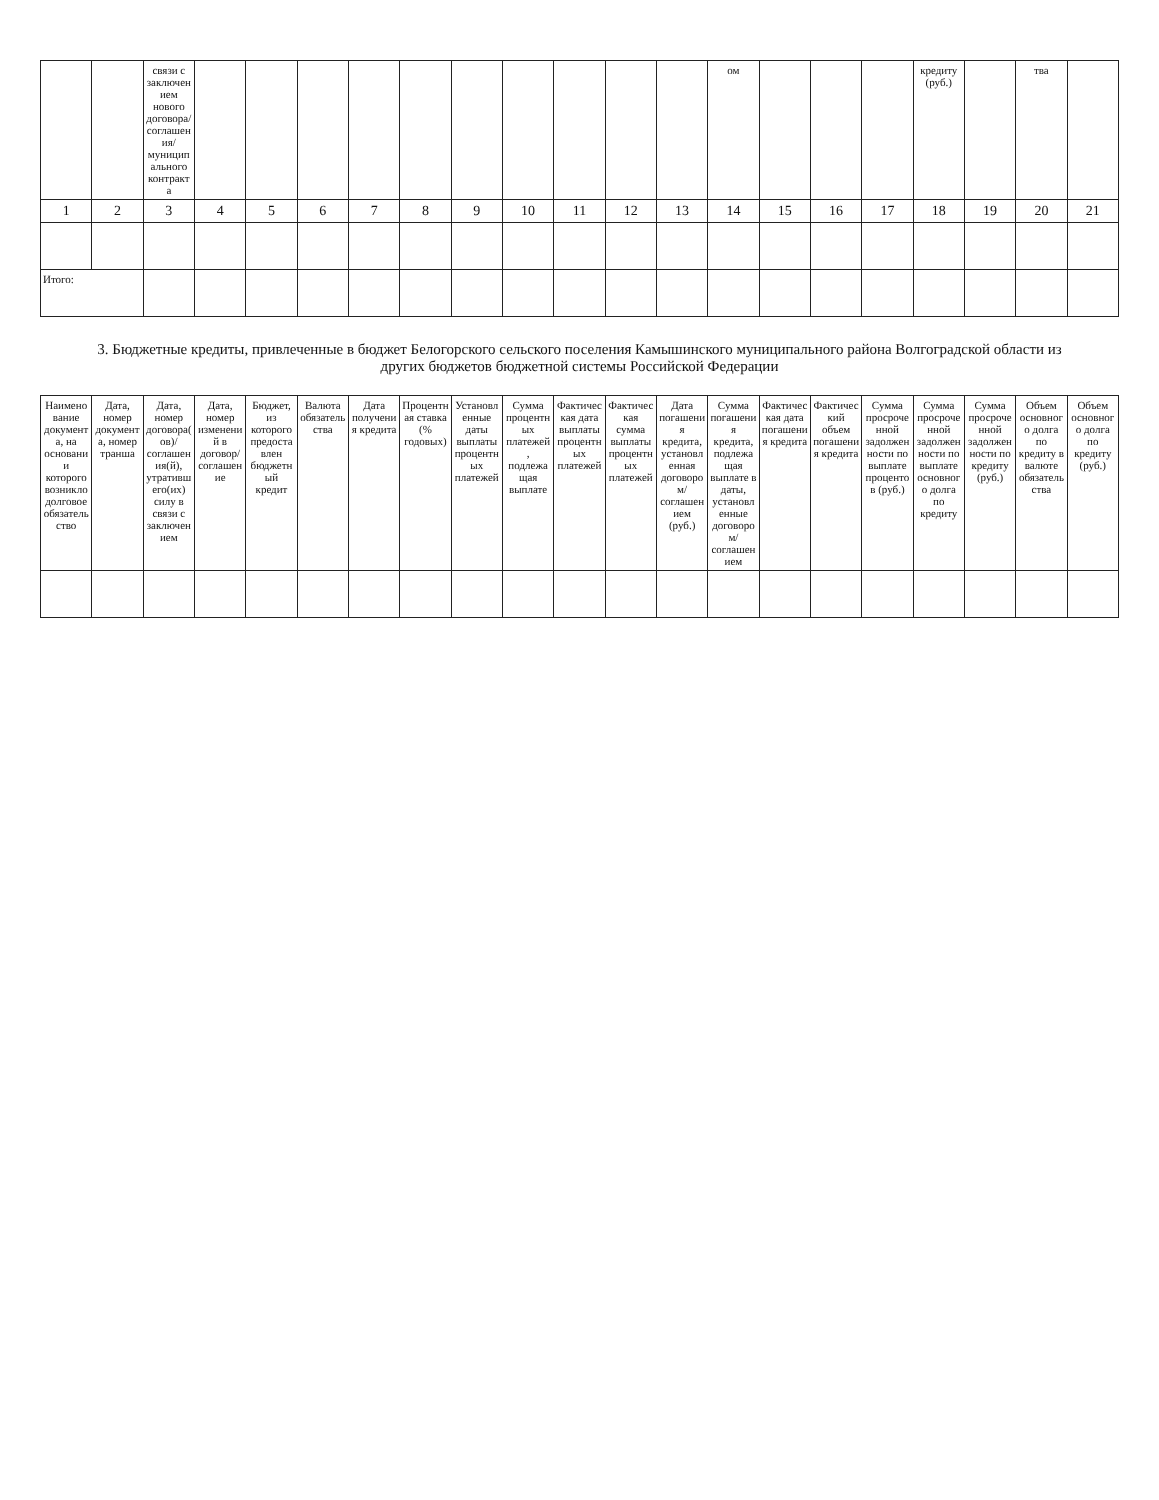| | | связи с заключением нового договора/соглашения/муниципального контракта | | | | | | | | | | | ом | | | | кредиту (руб.) | | тва | |
| --- | --- | --- | --- | --- | --- | --- | --- | --- | --- | --- | --- | --- | --- | --- | --- | --- | --- | --- | --- | --- |
| 1 | 2 | 3 | 4 | 5 | 6 | 7 | 8 | 9 | 10 | 11 | 12 | 13 | 14 | 15 | 16 | 17 | 18 | 19 | 20 | 21 |
| Итого: | | | | | | | | | | | | | | | | | | | | |
3. Бюджетные кредиты, привлеченные в бюджет Белогорского сельского поселения Камышинского муниципального района Волгоградской области из других бюджетов бюджетной системы Российской Федерации
| Наименование документа, на основании которого возникло долговое обязательство | Дата, номер документа, номер транша | Дата, номер договора(ов)/соглашения(й), утратившего(их) силу в связи с заключением | Дата, номер изменений в договор/соглашение | Бюджет, из которого предоставлен бюджетный кредит | Валюта обязательства | Дата получения кредита | Процентная ставка (% годовых) | Установленные даты выплаты процентных платежей | Сумма процентных платежей, подлежащая выплате | Фактическая дата выплаты процентных платежей | Фактическая сумма выплаты процентных платежей | Дата погашения кредита, установленная договором/соглашением (руб.) | Сумма погашения кредита, подлежащая выплате в даты, установленные договором/соглашением | Фактическая дата погашения кредита | Фактический объем погашения кредита | Сумма просроченной задолженности по выплате процентов (руб.) | Сумма просроченной задолженности по выплате основного долга по кредиту | Сумма просроченной задолженности по кредиту (руб.) | Объем основного долга по кредиту в валюте обязательства | Объем основного долга по кредиту (руб.) |
| --- | --- | --- | --- | --- | --- | --- | --- | --- | --- | --- | --- | --- | --- | --- | --- | --- | --- | --- | --- | --- |